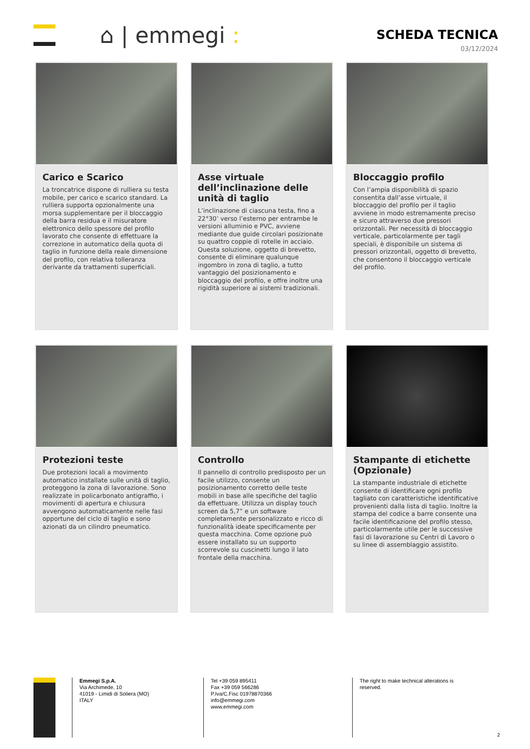⌂ | emmegi :
SCHEDA TECNICA
03/12/2024
Carico e Scarico
La troncatrice dispone di rulliera su testa mobile, per carico e scarico standard. La rulliera supporta opzionalmente una morsa supplementare per il bloccaggio della barra residua e il misuratore elettronico dello spessore del profilo lavorato che consente di effettuare la correzione in automatico della quota di taglio in funzione della reale dimensione del profilo, con relativa tolleranza derivante da trattamenti superficiali.
Asse virtuale dell’inclinazione delle unità di taglio
L’inclinazione di ciascuna testa, fino a 22°30’ verso l’esterno per entrambe le versioni alluminio e PVC, avviene mediante due guide circolari posizionate su quattro coppie di rotelle in acciaio. Questa soluzione, oggetto di brevetto, consente di eliminare qualunque ingombro in zona di taglio, a tutto vantaggio del posizionamento e bloccaggio del profilo, e offre inoltre una rigidità superiore ai sistemi tradizionali.
Bloccaggio profilo
Con l’ampia disponibilità di spazio consentita dall’asse virtuale, il bloccaggio del profilo per il taglio avviene in modo estremamente preciso e sicuro attraverso due pressori orizzontali. Per necessità di bloccaggio verticale, particolarmente per tagli speciali, è disponibile un sistema di pressori orizzontali, oggetto di brevetto, che consentono il bloccaggio verticale del profilo.
Protezioni teste
Due protezioni locali a movimento automatico installate sulle unità di taglio, proteggono la zona di lavorazione. Sono realizzate in policarbonato antigraffio, i movimenti di apertura e chiusura avvengono automaticamente nelle fasi opportune del ciclo di taglio e sono azionati da un cilindro pneumatico.
Controllo
Il pannello di controllo predisposto per un facile utilizzo, consente un posizionamento corretto delle teste mobili in base alle specifiche del taglio da effettuare. Utilizza un display touch screen da 5,7” e un software completamente personalizzato e ricco di funzionalità ideate specificamente per questa macchina. Come opzione può essere installato su un supporto scorrevole su cuscinetti lungo il lato frontale della macchina.
Stampante di etichette (Opzionale)
La stampante industriale di etichette consente di identificare ogni profilo tagliato con caratteristiche identificative provenienti dalla lista di taglio. Inoltre la stampa del codice a barre consente una facile identificazione del profilo stesso, particolarmente utile per le successive fasi di lavorazione su Centri di Lavoro o su linee di assemblaggio assistito.
Emmegi S.p.A.
Via Archimede, 10
41019 - Limidi di Soliera (MO)
ITALY
Tel +39 059 895411
Fax +39 059 566286
P.Iva/C.Fisc 01978870366
info@emmegi.com
www.emmegi.com
The right to make technical alterations is reserved.
2